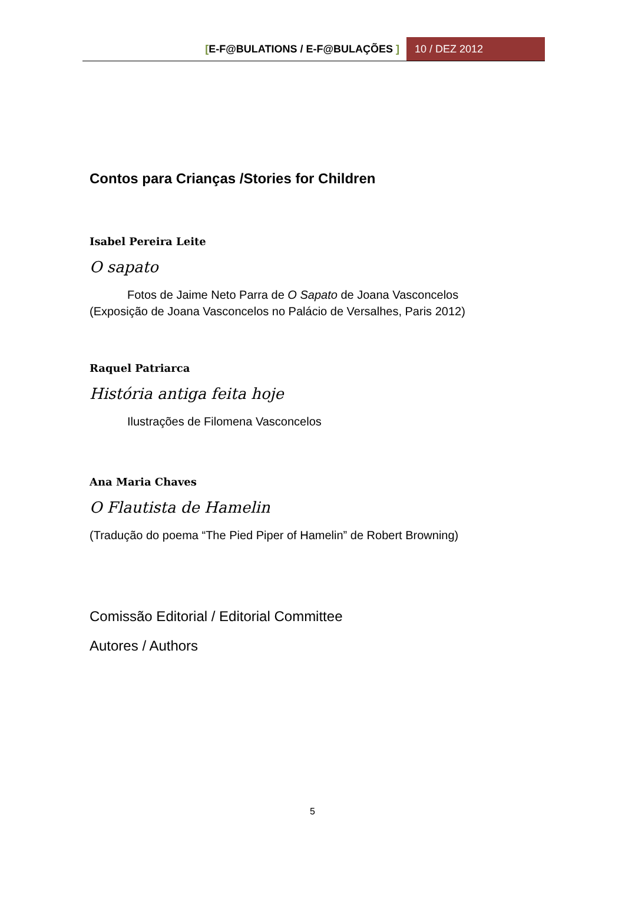[E-F@BULATIONS / E-F@BULAÇÕES ]
10 / DEZ 2012
Contos para Crianças /Stories for Children
Isabel Pereira Leite
O sapato
Fotos de Jaime Neto Parra de O Sapato de Joana Vasconcelos (Exposição de Joana Vasconcelos no Palácio de Versalhes, Paris 2012)
Raquel Patriarca
História antiga feita hoje
Ilustrações de Filomena Vasconcelos
Ana Maria Chaves
O Flautista de Hamelin
(Tradução do poema “The Pied Piper of Hamelin” de Robert Browning)
Comissão Editorial / Editorial Committee
Autores / Authors
5